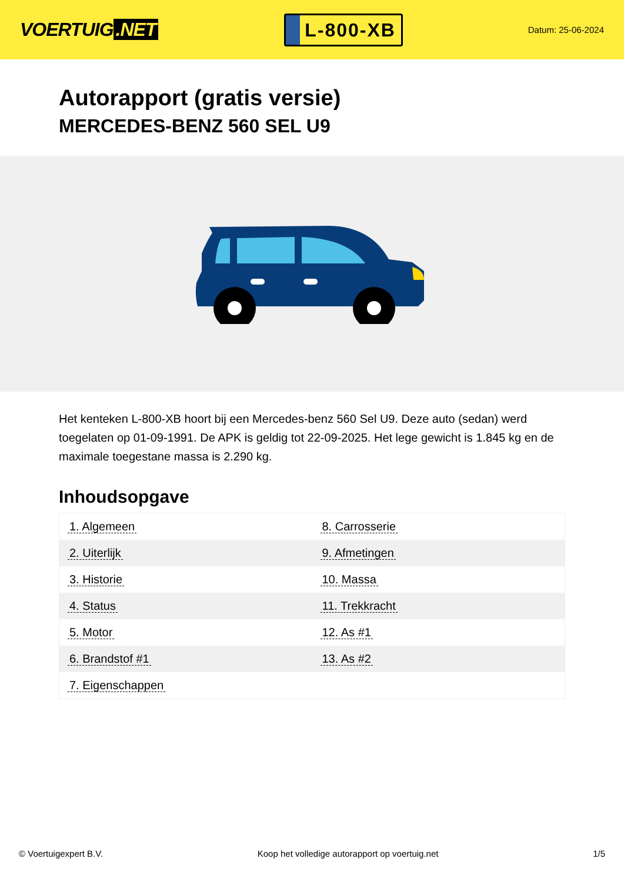VOERTUIG.NET
L-800-XB
Datum: 25-06-2024
Autorapport (gratis versie)
MERCEDES-BENZ 560 SEL U9
Het kenteken L-800-XB hoort bij een Mercedes-benz 560 Sel U9. Deze auto (sedan) werd toegelaten op 01-09-1991. De APK is geldig tot 22-09-2025. Het lege gewicht is 1.845 kg en de maximale toegestane massa is 2.290 kg.
Inhoudsopgave
| 1. Algemeen | 8. Carrosserie |
| 2. Uiterlijk | 9. Afmetingen |
| 3. Historie | 10. Massa |
| 4. Status | 11. Trekkracht |
| 5. Motor | 12. As #1 |
| 6. Brandstof #1 | 13. As #2 |
| 7. Eigenschappen | |
© Voertuigexpert B.V. Koop het volledige autorapport op voertuig.net
1/5